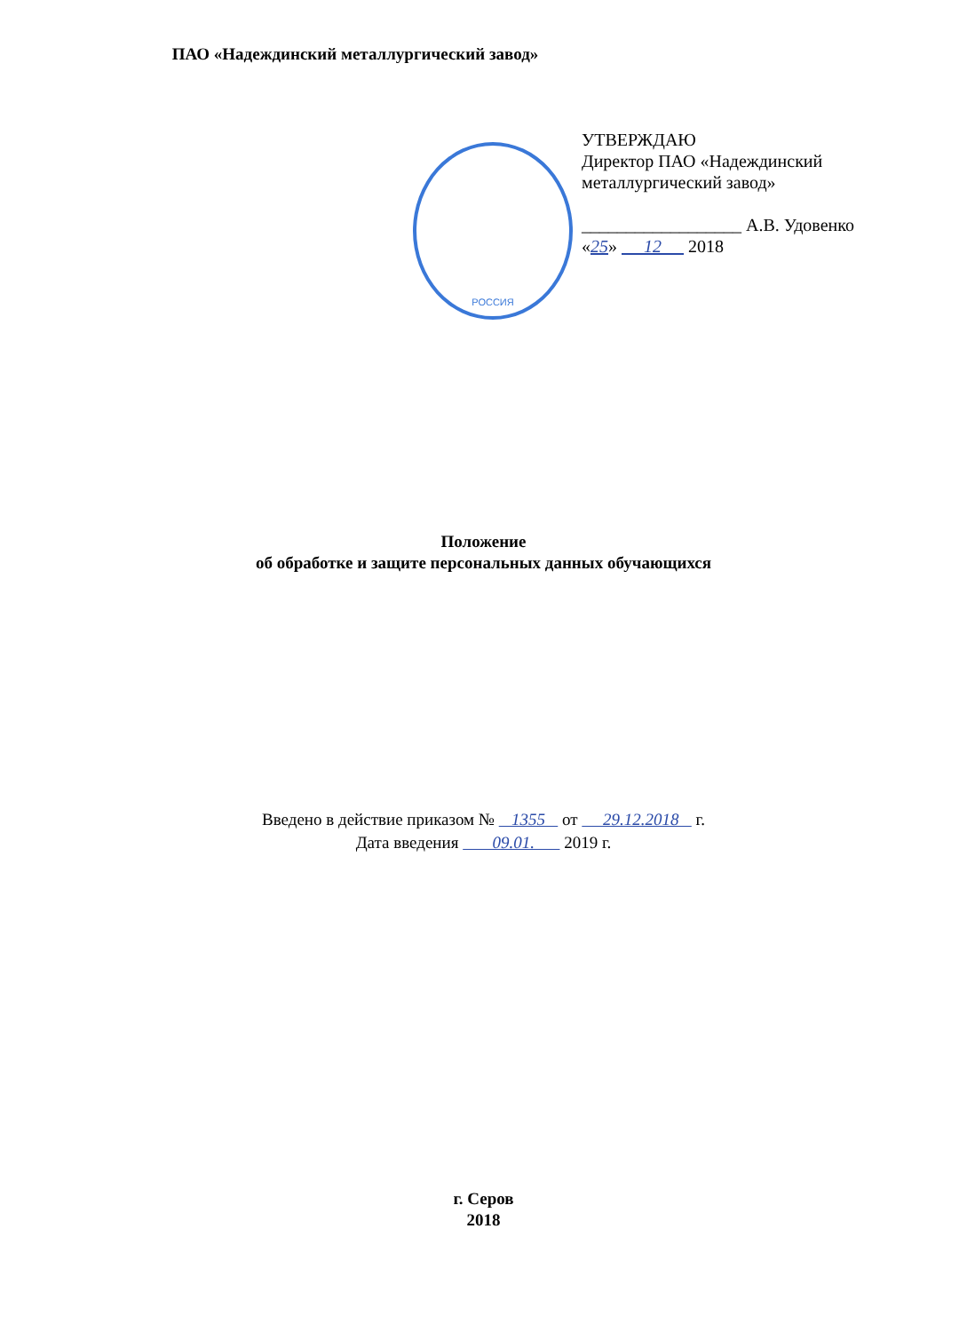ПАО «Надеждинский металлургический завод»
РОССИЯ
УТВЕРЖДАЮ
Директор ПАО «Надеждинский металлургический завод»
__________________ А.В. Удовенко
«25» 12 2018
Положение
об обработке и защите персональных данных обучающихся
Введено в действие приказом № 1355 от 29.12.2018 г.
Дата введения 09.01. 2019 г.
г. Серов
2018